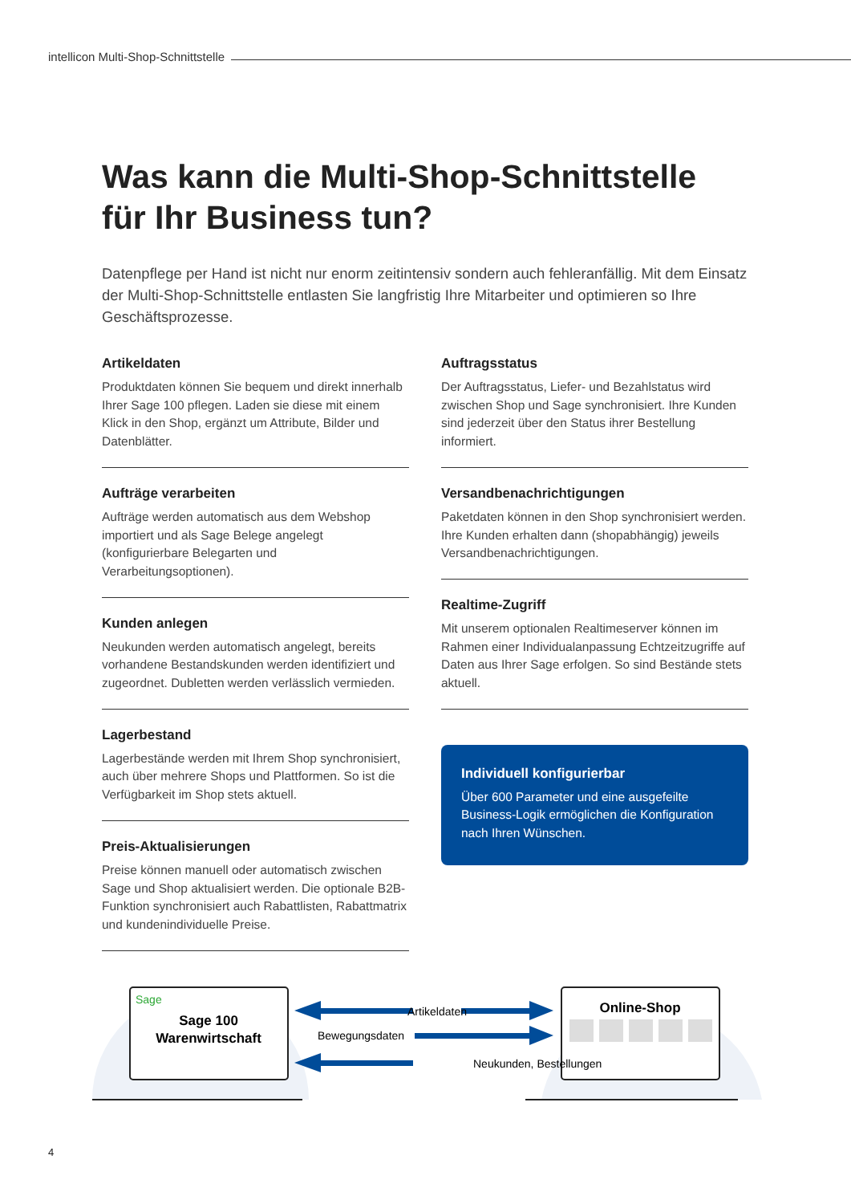intellicon Multi-Shop-Schnittstelle
Was kann die Multi-Shop-Schnittstelle für Ihr Business tun?
Datenpflege per Hand ist nicht nur enorm zeitintensiv sondern auch fehleranfällig. Mit dem Einsatz der Multi-Shop-Schnittstelle entlasten Sie langfristig Ihre Mitarbeiter und optimieren so Ihre Geschäftsprozesse.
Artikeldaten
Produktdaten können Sie bequem und direkt innerhalb Ihrer Sage 100 pflegen. Laden sie diese mit einem Klick in den Shop, ergänzt um Attribute, Bilder und Datenblätter.
Aufträge verarbeiten
Aufträge werden automatisch aus dem Webshop importiert und als Sage Belege angelegt (konfigurierbare Belegarten und Verarbeitungsoptionen).
Kunden anlegen
Neukunden werden automatisch angelegt, bereits vorhandene Bestandskunden werden identifiziert und zugeordnet. Dubletten werden verlässlich vermieden.
Lagerbestand
Lagerbestände werden mit Ihrem Shop synchronisiert, auch über mehrere Shops und Plattformen. So ist die Verfügbarkeit im Shop stets aktuell.
Preis-Aktualisierungen
Preise können manuell oder automatisch zwischen Sage und Shop aktualisiert werden. Die optionale B2B-Funktion synchronisiert auch Rabattlisten, Rabattmatrix und kundenindividuelle Preise.
Auftragsstatus
Der Auftragsstatus, Liefer- und Bezahlstatus wird zwischen Shop und Sage synchronisiert. Ihre Kunden sind jederzeit über den Status ihrer Bestellung informiert.
Versandbenachrichtigungen
Paketdaten können in den Shop synchronisiert werden. Ihre Kunden erhalten dann (shopabhängig) jeweils Versandbenachrichtigungen.
Realtime-Zugriff
Mit unserem optionalen Realtimeserver können im Rahmen einer Individualanpassung Echtzeitzugriffe auf Daten aus Ihrer Sage erfolgen. So sind Bestände stets aktuell.
Individuell konfigurierbar
Über 600 Parameter und eine ausgefeilte Business-Logik ermöglichen die Konfiguration nach Ihren Wünschen.
Sage
Sage 100
Warenwirtschaft
Online-Shop
Artikeldaten
Bewegungsdaten
Neukunden, Bestellungen
4